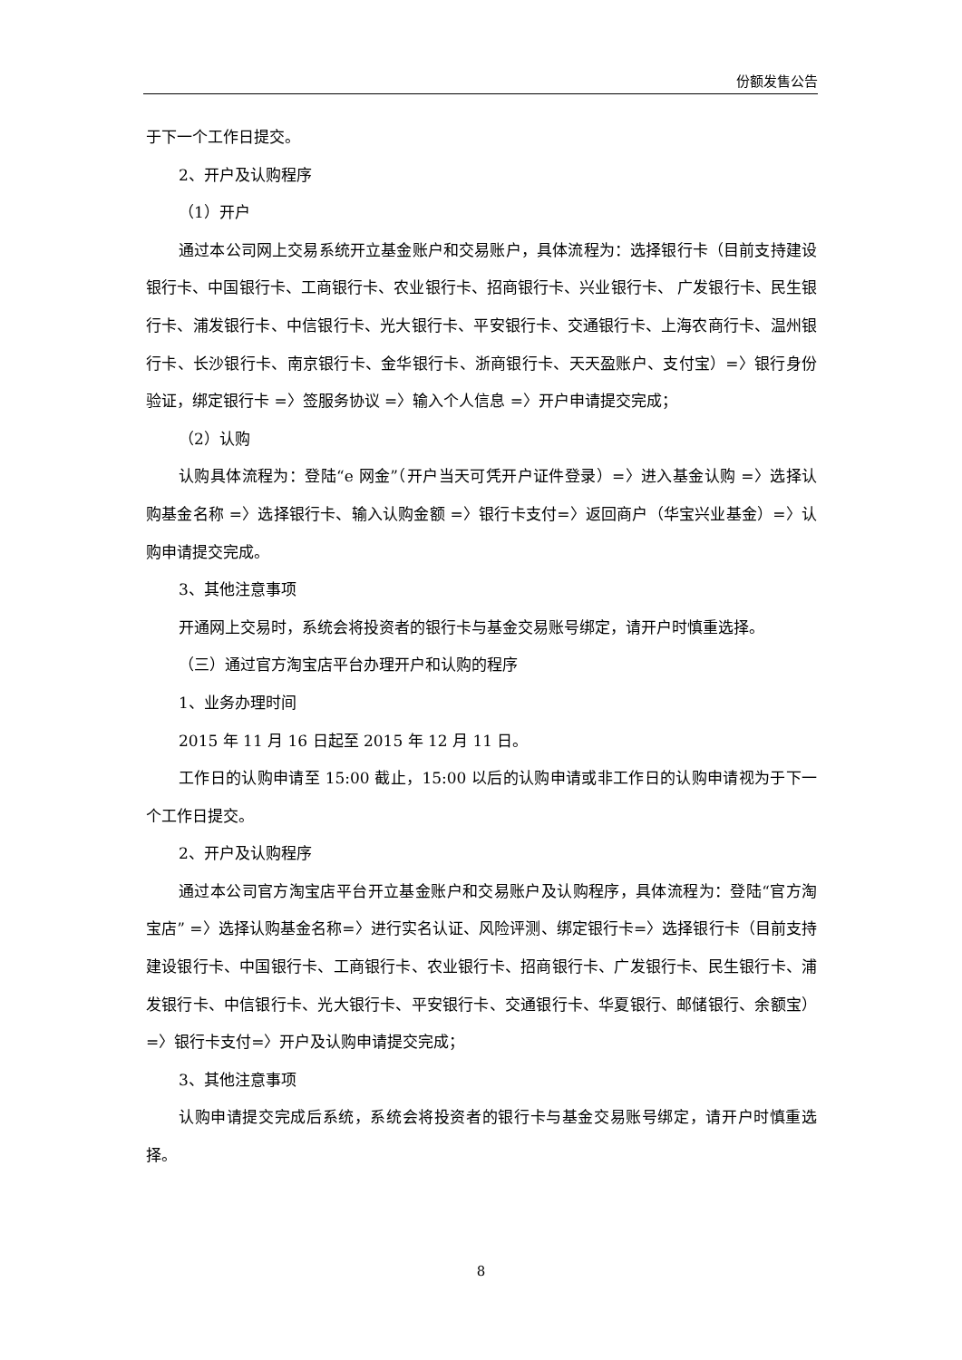份额发售公告
于下一个工作日提交。
2、开户及认购程序
（1）开户
通过本公司网上交易系统开立基金账户和交易账户，具体流程为：选择银行卡（目前支持建设银行卡、中国银行卡、工商银行卡、农业银行卡、招商银行卡、兴业银行卡、 广发银行卡、民生银行卡、浦发银行卡、中信银行卡、光大银行卡、平安银行卡、交通银行卡、上海农商行卡、温州银行卡、长沙银行卡、南京银行卡、金华银行卡、浙商银行卡、天天盈账户、支付宝）=〉银行身份验证，绑定银行卡 =〉签服务协议 =〉输入个人信息 =〉开户申请提交完成；
（2）认购
认购具体流程为：登陆“e 网金”（开户当天可凭开户证件登录）=〉进入基金认购 =〉选择认购基金名称 =〉选择银行卡、输入认购金额 =〉银行卡支付=〉返回商户（华宝兴业基金）=〉认购申请提交完成。
3、其他注意事项
开通网上交易时，系统会将投资者的银行卡与基金交易账号绑定，请开户时慎重选择。
（三）通过官方淘宝店平台办理开户和认购的程序
1、业务办理时间
2015 年 11 月 16 日起至 2015 年 12 月 11 日。
工作日的认购申请至 15:00 截止，15:00 以后的认购申请或非工作日的认购申请视为于下一个工作日提交。
2、开户及认购程序
通过本公司官方淘宝店平台开立基金账户和交易账户及认购程序，具体流程为：登陆“官方淘宝店” =〉选择认购基金名称=〉进行实名认证、风险评测、绑定银行卡=〉选择银行卡（目前支持建设银行卡、中国银行卡、工商银行卡、农业银行卡、招商银行卡、广发银行卡、民生银行卡、浦发银行卡、中信银行卡、光大银行卡、平安银行卡、交通银行卡、华夏银行、邮储银行、余额宝）=〉银行卡支付=〉开户及认购申请提交完成；
3、其他注意事项
认购申请提交完成后系统，系统会将投资者的银行卡与基金交易账号绑定，请开户时慎重选择。
8